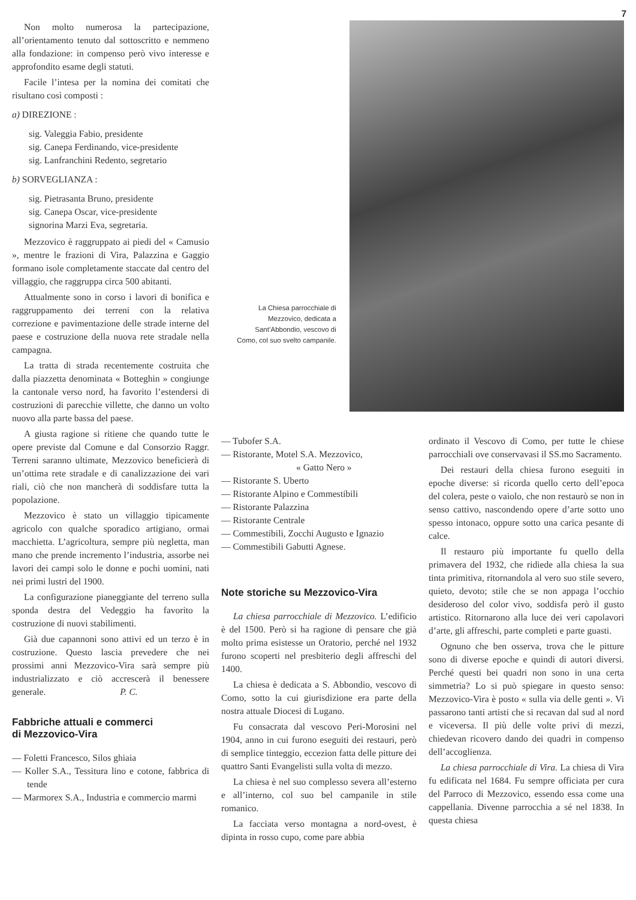7
Non molto numerosa la partecipazione, all’orientamento tenuto dal sottoscritto e nemmeno alla fondazione: in compenso però vivo interesse e approfondito esame degli statuti.
Facile l’intesa per la nomina dei comitati che risultano così composti :
a) DIREZIONE :
sig. Valeggia Fabio, presidente
sig. Canepa Ferdinando, vice-presidente
sig. Lanfranchini Redento, segretario
b) SORVEGLIANZA :
sig. Pietrasanta Bruno, presidente
sig. Canepa Oscar, vice-presidente
signorina Marzi Eva, segretaria.
Mezzovico è raggruppato ai piedi del « Camusio », mentre le frazioni di Vira, Palazzina e Gaggio formano isole completamente staccate dal centro del villaggio, che raggruppa circa 500 abitanti.
Attualmente sono in corso i lavori di bonifica e raggruppamento dei terreni con la relativa correzione e pavimentazione delle strade interne del paese e costruzione della nuova rete stradale nella campagna.
La tratta di strada recentemente costruita che dalla piazzetta denominata « Botteghin » congiunge la cantonale verso nord, ha favorito l’estendersi di costruzioni di parecchie villette, che danno un volto nuovo alla parte bassa del paese.
A giusta ragione si ritiene che quando tutte le opere previste dal Comune e dal Consorzio Raggr. Terreni saranno ultimate, Mezzovico beneficierà di un’ottima rete stradale e di canalizzazione dei vari riali, ciò che non mancherà di soddisfare tutta la popolazione.
Mezzovico è stato un villaggio tipicamente agricolo con qualche sporadico artigiano, ormai macchietta. L’agricoltura, sempre più negletta, man mano che prende incremento l’industria, assorbe nei lavori dei campi solo le donne e pochi uomini, nati nei primi lustri del 1900.
La configurazione pianeggiante del terreno sulla sponda destra del Vedeggio ha favorito la costruzione di nuovi stabilimenti.
Già due capannoni sono attivi ed un terzo è in costruzione. Questo lascia prevedere che nei prossimi anni Mezzovico-Vira sarà sempre più industrializzato e ciò accrescerà il benessere generale. P. C.
Fabbriche attuali e commerci
di Mezzovico-Vira
— Foletti Francesco, Silos ghiaia
— Koller S.A., Tessitura lino e cotone, fabbrica di tende
— Marmorex S.A., Industria e commercio marmi
La Chiesa parrocchiale di Mezzovico, dedicata a Sant’Abbondio, vescovo di Como, col suo svelto campanile.
— Tubofer S.A.
— Ristorante, Motel S.A. Mezzovico,
« Gatto Nero »
— Ristorante S. Uberto
— Ristorante Alpino e Commestibili
— Ristorante Palazzina
— Ristorante Centrale
— Commestibili, Zocchi Augusto e Ignazio
— Commestibili Gabutti Agnese.
Note storiche su Mezzovico-Vira
La chiesa parrocchiale di Mezzovico. L’edificio è del 1500. Però si ha ragione di pensare che già molto prima esistesse un Oratorio, perché nel 1932 furono scoperti nel presbiterio degli affreschi del 1400.
La chiesa è dedicata a S. Abbondio, vescovo di Como, sotto la cui giurisdizione era parte della nostra attuale Diocesi di Lugano.
Fu consacrata dal vescovo Peri-Morosini nel 1904, anno in cui furono eseguiti dei restauri, però di semplice tinteggio, eccezion fatta delle pitture dei quattro Santi Evangelisti sulla volta di mezzo.
La chiesa è nel suo complesso severa all’esterno e all’interno, col suo bel campanile in stile romanico.
La facciata verso montagna a nord-ovest, è dipinta in rosso cupo, come pare abbia
ordinato il Vescovo di Como, per tutte le chiese parrocchiali ove conservavasi il SS.mo Sacramento.
Dei restauri della chiesa furono eseguiti in epoche diverse: si ricorda quello certo dell’epoca del colera, peste o vaiolo, che non restaurò se non in senso cattivo, nascondendo opere d’arte sotto uno spesso intonaco, oppure sotto una carica pesante di calce.
Il restauro più importante fu quello della primavera del 1932, che ridiede alla chiesa la sua tinta primitiva, ritornandola al vero suo stile severo, quieto, devoto; stile che se non appaga l’occhio desideroso del color vivo, soddisfa però il gusto artistico. Ritornarono alla luce dei veri capolavori d’arte, gli affreschi, parte completi e parte guasti.
Ognuno che ben osserva, trova che le pitture sono di diverse epoche e quindi di autori diversi. Perché questi bei quadri non sono in una certa simmetria? Lo si può spiegare in questo senso: Mezzovico-Vira è posto « sulla via delle genti ». Vi passarono tanti artisti che si recavan dal sud al nord e viceversa. Il più delle volte privi di mezzi, chiedevan ricovero dando dei quadri in compenso dell’accoglienza.
La chiesa parrocchiale di Vira. La chiesa di Vira fu edificata nel 1684. Fu sempre officiata per cura del Parroco di Mezzovico, essendo essa come una cappellania. Divenne parrocchia a sé nel 1838. In questa chiesa